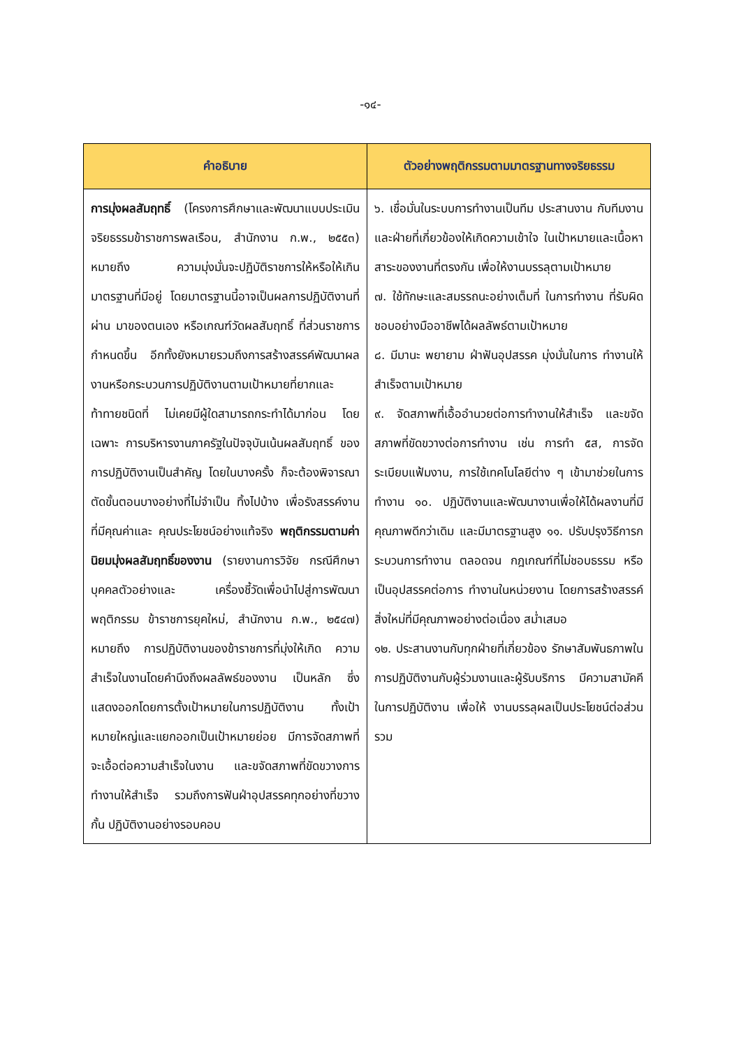-๑๔-
| คำอธิบาย | ตัวอย่างพฤติกรรมตามมาตรฐานทางจริยธรรม |
| --- | --- |
| การมุ่งผลสัมฤทธิ์ (โครงการศึกษาและพัฒนาแบบประเมินจริยธรรมข้าราชการพลเรือน, สำนักงาน ก.พ., ๒๕๕๓) หมายถึง ความมุ่งมั่นจะปฏิบัติราชการให้หรือให้เกินมาตรฐานที่มีอยู่ โดยมาตรฐานนี้อาจเป็นผลการปฏิบัติงานที่ผ่าน มาของตนเอง หรือเกณฑ์วัดผลสัมฤทธิ์ ที่ส่วนราชการกำหนดขึ้น อีกทั้งยังหมายรวมถึงการสร้างสรรค์พัฒนาผลงานหรือกระบวนการปฏิบัติงานตามเป้าหมายที่ยากและท้าทายชนิดที่ ไม่เคยมีผู้ใดสามารถกระทำได้มาก่อน โดยเฉพาะ การบริหารงานภาครัฐในปัจจุบันเน้นผลสัมฤทธิ์ ของการปฏิบัติงานเป็นสำคัญ โดยในบางครั้ง ก็จะต้องพิจารณาตัดขั้นตอนบางอย่างที่ไม่จำเป็น ทิ้งไปบ้าง เพื่อรังสรรค์งานที่มีคุณค่าและ คุณประโยชน์อย่างแท้จริง พฤติกรรมตามค่านิยมมุ่งผลสัมฤทธิ์ของงาน (รายงานการวิจัย กรณีศึกษาบุคคลตัวอย่างและ เครื่องชี้วัดเพื่อนำไปสู่การพัฒนาพฤติกรรม ข้าราชการยุคใหม่, สำนักงาน ก.พ., ๒๕๔๗) หมายถึง การปฏิบัติงานของข้าราชการที่มุ่งให้เกิด ความสำเร็จในงานโดยคำนึงถึงผลลัพธ์ของงาน เป็นหลัก ซึ่งแสดงออกโดยการตั้งเป้าหมายในการปฏิบัติงาน ทั้งเป้าหมายใหญ่และแยกออกเป็นเป้าหมายย่อย มีการจัดสภาพที่จะเอื้อต่อความสำเร็จในงาน และขจัดสภาพที่ขัดขวางการทำงานให้สำเร็จ รวมถึงการฟันฝ่าอุปสรรคทุกอย่างที่ขวางกั้น ปฏิบัติงานอย่างรอบคอบ | ๖. เชื่อมั่นในระบบการทำงานเป็นทีม ประสานงาน กับทีมงานและฝ่ายที่เกี่ยวข้องให้เกิดความเข้าใจ ในเป้าหมายและเนื้อหาสาระของงานที่ตรงกัน เพื่อให้งานบรรลุตามเป้าหมาย ๗. ใช้ทักษะและสมรรถนะอย่างเต็มที่ ในการทำงาน ที่รับผิดชอบอย่างมืออาชีพได้ผลลัพธ์ตามเป้าหมาย ๘. มีมานะ พยายาม ฝ่าฟันอุปสรรค มุ่งมั่นในการ ทำงานให้สำเร็จตามเป้าหมาย ๙. จัดสภาพที่เอื้ออำนวยต่อการทำงานให้สำเร็จ และขจัดสภาพที่ขัดขวางต่อการทำงาน เช่น การทำ ๕ส, การจัดระเบียบแฟ้มงาน, การใช้เทคโนโลยีต่าง ๆ เข้ามาช่วยในการทำงาน ๑๐. ปฏิบัติงานและพัฒนางานเพื่อให้ได้ผลงานที่มี คุณภาพดีกว่าเดิม และมีมาตรฐานสูง ๑๑. ปรับปรุงวิธีการกระบวนการทำงาน ตลอดจน กฎเกณฑ์ที่ไม่ชอบธรรม หรือเป็นอุปสรรคต่อการ ทำงานในหน่วยงาน โดยการสร้างสรรค์สิ่งใหม่ที่มีคุณภาพอย่างต่อเนื่อง สม่ำเสมอ ๑๒. ประสานงานกับทุกฝ่ายที่เกี่ยวข้อง รักษาสัมพันธภาพในการปฏิบัติงานกับผู้ร่วมงานและผู้รับบริการ มีความสามัคคีในการปฏิบัติงาน เพื่อให้ งานบรรลุผลเป็นประโยชน์ต่อส่วนรวม |